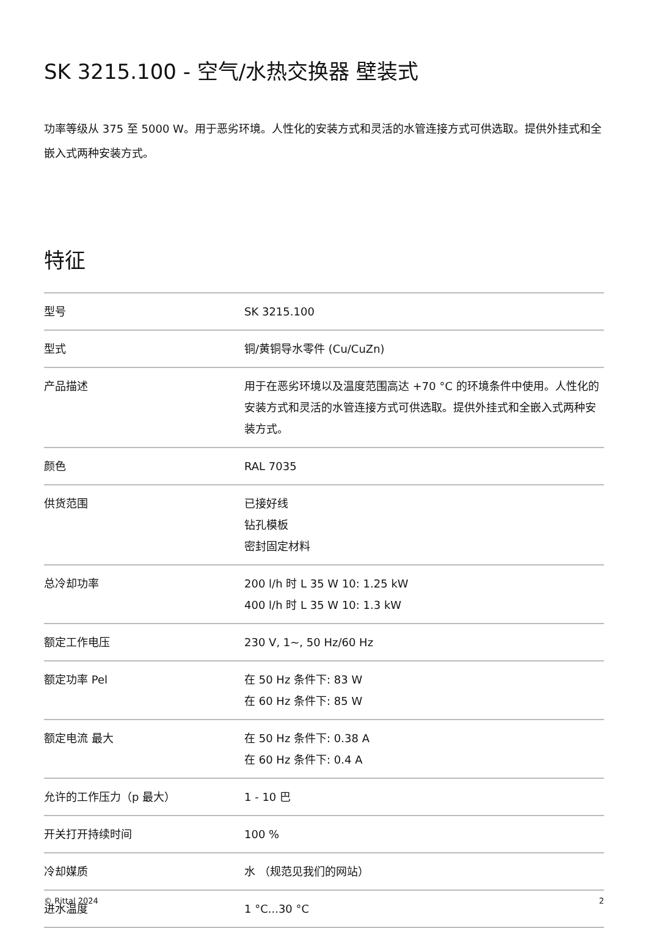SK 3215.100 - 空气/水热交换器 壁装式
功率等级从 375 至 5000 W。用于恶劣环境。人性化的安装方式和灵活的水管连接方式可供选取。提供外挂式和全嵌入式两种安装方式。
特征
| 型号 | SK 3215.100 |
| 型式 | 铜/黄铜导水零件 (Cu/CuZn) |
| 产品描述 | 用于在恶劣环境以及温度范围高达 +70 °C 的环境条件中使用。人性化的安装方式和灵活的水管连接方式可供选取。提供外挂式和全嵌入式两种安装方式。 |
| 颜色 | RAL 7035 |
| 供货范围 | 已接好线 钻孔模板 密封固定材料 |
| 总冷却功率 | 200 l/h 时 L 35 W 10: 1.25 kW 400 l/h 时 L 35 W 10: 1.3 kW |
| 额定工作电压 | 230 V, 1~, 50 Hz/60 Hz |
| 额定功率 Pel | 在 50 Hz 条件下: 83 W 在 60 Hz 条件下: 85 W |
| 额定电流 最大 | 在 50 Hz 条件下: 0.38 A 在 60 Hz 条件下: 0.4 A |
| 允许的工作压力（p 最大） | 1 - 10 巴 |
| 开关打开持续时间 | 100 % |
| 冷却媒质 | 水 （规范见我们的网站） |
| 进水温度 | 1 °C...30 °C |
© Rittal 2024 2